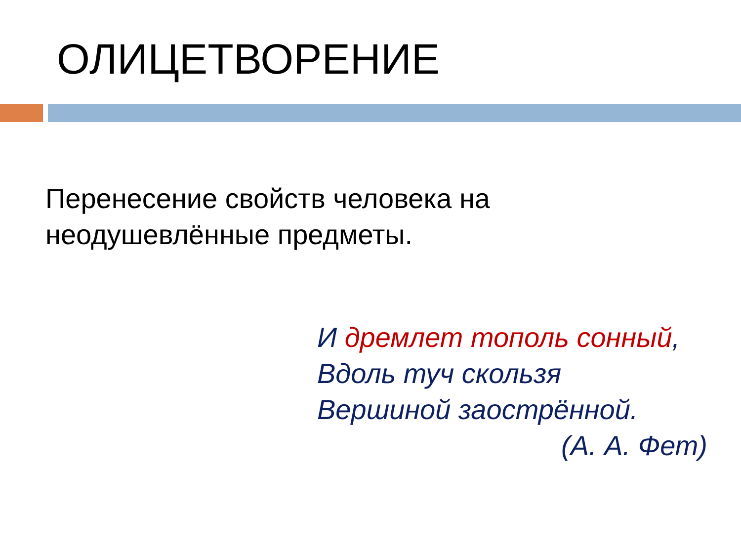ОЛИЦЕТВОРЕНИЕ
Перенесение свойств человека на
неодушевлённые предметы.
И дремлет тополь сонный,
Вдоль туч скользя
Вершиной заострённой.
(А. А. Фет)